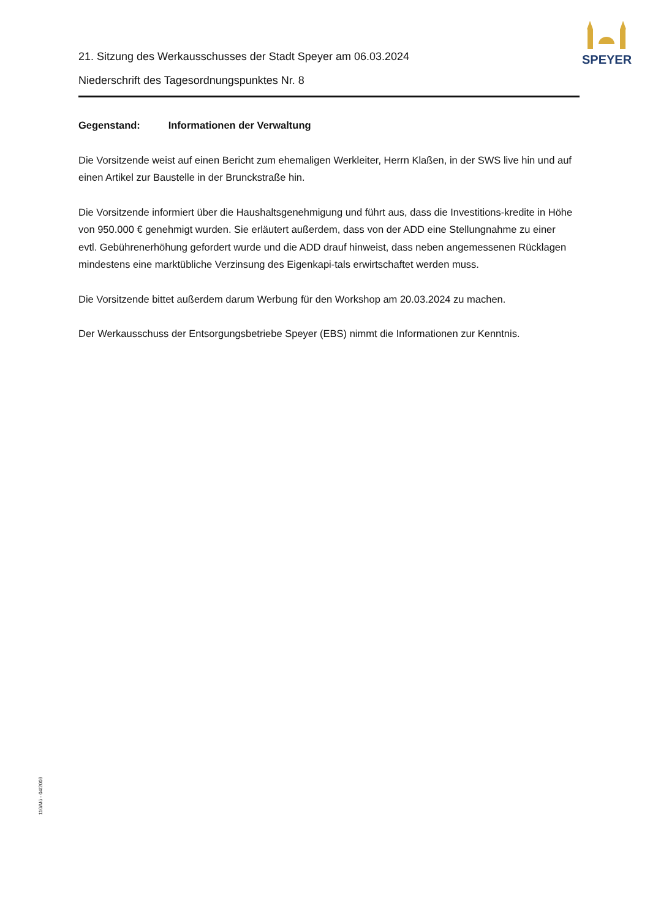SPEYER
21. Sitzung des Werkausschusses der Stadt Speyer am 06.03.2024
Niederschrift des Tagesordnungspunktes Nr. 8
Gegenstand: Informationen der Verwaltung
Die Vorsitzende weist auf einen Bericht zum ehemaligen Werkleiter, Herrn Klaßen, in der SWS live hin und auf einen Artikel zur Baustelle in der Brunckstraße hin.
Die Vorsitzende informiert über die Haushaltsgenehmigung und führt aus, dass die Investitions-kredite in Höhe von 950.000 € genehmigt wurden. Sie erläutert außerdem, dass von der ADD eine Stellungnahme zu einer evtl. Gebührenerhöhung gefordert wurde und die ADD drauf hinweist, dass neben angemessenen Rücklagen mindestens eine marktübliche Verzinsung des Eigenkapi-tals erwirtschaftet werden muss.
Die Vorsitzende bittet außerdem darum Werbung für den Workshop am 20.03.2024 zu machen.
Der Werkausschuss der Entsorgungsbetriebe Speyer (EBS) nimmt die Informationen zur Kenntnis.
110/Mü - 04/2003